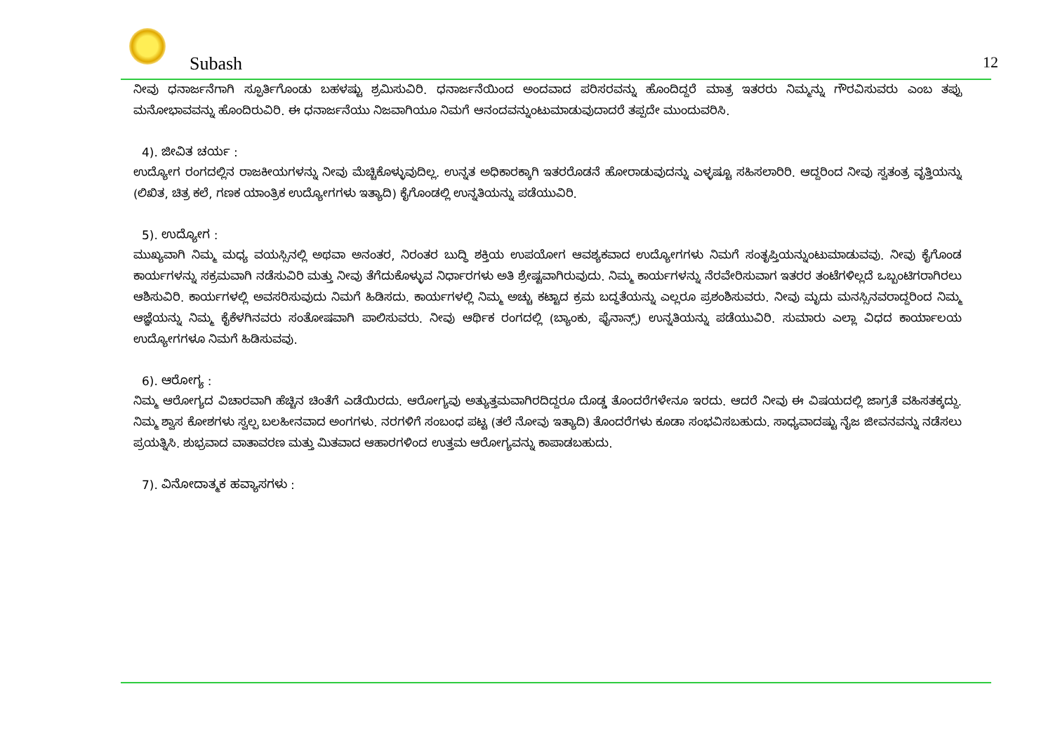Subash 12
ನೀವು ಧನಾರ್ಜನೆಗಾಗಿ ಸ್ಫೂರ್ತಿಗೊಂಡು ಬಹಳಷ್ಟು ಶ್ರಮಿಸುವಿರಿ. ಧನಾರ್ಜನೆಯಿಂದ ಅಂದವಾದ ಪರಿಸರವನ್ನು ಹೊಂದಿದ್ದರೆ ಮಾತ್ರ ಇತರರು ನಿಮ್ಮನ್ನು ಗೌರವಿಸುವರು ಎಂಬ ತಪ್ಪು ಮನೋಭಾವವನ್ನು ಹೊಂದಿರುವಿರಿ. ಈ ಧನಾರ್ಜನೆಯು ನಿಜವಾಗಿಯೂ ನಿಮಗೆ ಆನಂದವನ್ನುಂಟುಮಾಡುವುದಾದರೆ ತಪ್ಪದೇ ಮುಂದುವರಿಸಿ.
4). ಜೀವಿತ ಚರ್ಯ :
ಉದ್ಯೋಗ ರಂಗದಲ್ಲಿನ ರಾಜಕೀಯಗಳನ್ನು ನೀವು ಮೆಚ್ಚಿಕೊಳ್ಳುವುದಿಲ್ಲ. ಉನ್ನತ ಅಧಿಕಾರಕ್ಕಾಗಿ ಇತರರೊಡನೆ ಹೋರಾಡುವುದನ್ನು ಎಳ್ಳಷ್ಟೂ ಸಹಿಸಲಾರಿರಿ. ಆದ್ದರಿಂದ ನೀವು ಸ್ವತಂತ್ರ ವೃತ್ತಿಯನ್ನು (ಲಿಖಿತ, ಚಿತ್ರ ಕಲೆ, ಗಣಕ ಯಾಂತ್ರಿಕ ಉದ್ಯೋಗಗಳು ಇತ್ಯಾದಿ) ಕೈಗೊಂಡಲ್ಲಿ ಉನ್ನತಿಯನ್ನು ಪಡೆಯುವಿರಿ.
5). ಉದ್ಯೋಗ :
ಮುಖ್ಯವಾಗಿ ನಿಮ್ಮ ಮಧ್ಯ ವಯಸ್ಸಿನಲ್ಲಿ ಅಥವಾ ಅನಂತರ, ನಿರಂತರ ಬುದ್ಧಿ ಶಕ್ತಿಯ ಉಪಯೋಗ ಆವಶ್ಯಕವಾದ ಉದ್ಯೋಗಗಳು ನಿಮಗೆ ಸಂತೃಪ್ತಿಯನ್ನುಂಟುಮಾಡುವವು. ನೀವು ಕೈಗೊಂಡ ಕಾರ್ಯಗಳನ್ನು ಸಕ್ರಮವಾಗಿ ನಡೆಸುವಿರಿ ಮತ್ತು ನೀವು ತೆಗೆದುಕೊಳ್ಳುವ ನಿರ್ಧಾರಗಳು ಅತಿ ಶ್ರೇಷ್ಟವಾಗಿರುವುದು. ನಿಮ್ಮ ಕಾರ್ಯಗಳನ್ನು ನೆರವೇರಿಸುವಾಗ ಇತರರ ತಂಟೆಗಳಿಲ್ಲದೆ ಒಬ್ಬಂಟಿಗರಾಗಿರಲು ಆಶಿಸುವಿರಿ. ಕಾರ್ಯಗಳಲ್ಲಿ ಅವಸರಿಸುವುದು ನಿಮಗೆ ಹಿಡಿಸದು. ಕಾರ್ಯಗಳಲ್ಲಿ ನಿಮ್ಮ ಅಚ್ಚು ಕಟ್ಟಾದ ಕ್ರಮ ಬದ್ಧತೆಯನ್ನು ಎಲ್ಲರೂ ಪ್ರಶಂಶಿಸುವರು. ನೀವು ಮೃದು ಮನಸ್ಸಿನವರಾದ್ದರಿಂದ ನಿಮ್ಮ ಆಜ್ಞೆಯನ್ನು ನಿಮ್ಮ ಕೈಕೆಳಗಿನವರು ಸಂತೋಷವಾಗಿ ಪಾಲಿಸುವರು. ನೀವು ಆರ್ಥಿಕ ರಂಗದಲ್ಲಿ (ಬ್ಯಾಂಕು, ಫೈನಾನ್ಸ್) ಉನ್ನತಿಯನ್ನು ಪಡೆಯುವಿರಿ. ಸುಮಾರು ಎಲ್ಲಾ ವಿಧದ ಕಾರ್ಯಾಲಯ ಉದ್ಯೋಗಗಳೂ ನಿಮಗೆ ಹಿಡಿಸುವವು.
6). ಆರೋಗ್ಯ :
ನಿಮ್ಮ ಆರೋಗ್ಯದ ವಿಚಾರವಾಗಿ ಹೆಚ್ಚಿನ ಚಿಂತೆಗೆ ಎಡೆಯಿರದು. ಆರೋಗ್ಯವು ಅತ್ಯುತ್ತಮವಾಗಿರದಿದ್ದರೂ ದೊಡ್ಡ ತೊಂದರೆಗಳೇನೂ ಇರದು. ಆದರೆ ನೀವು ಈ ವಿಷಯದಲ್ಲಿ ಜಾಗ್ರತೆ ವಹಿಸತಕ್ಕದ್ದು. ನಿಮ್ಮ ಶ್ವಾಸ ಕೋಶಗಳು ಸ್ವಲ್ಪ ಬಲಹೀನವಾದ ಅಂಗಗಳು. ನರಗಳಿಗೆ ಸಂಬಂಧ ಪಟ್ಟ (ತಲೆ ನೋವು ಇತ್ಯಾದಿ) ತೊಂದರೆಗಳು ಕೂಡಾ ಸಂಭವಿಸಬಹುದು. ಸಾಧ್ಯವಾದಷ್ಟು ನೈಜ ಜೀವನವನ್ನು ನಡೆಸಲು ಪ್ರಯತ್ನಿಸಿ. ಶುಭ್ರವಾದ ವಾತಾವರಣ ಮತ್ತು ಮಿತವಾದ ಆಹಾರಗಳಿಂದ ಉತ್ತಮ ಆರೋಗ್ಯವನ್ನು ಕಾಪಾಡಬಹುದು.
7). ವಿನೋದಾತ್ಮಕ ಹವ್ಯಾಸಗಳು :